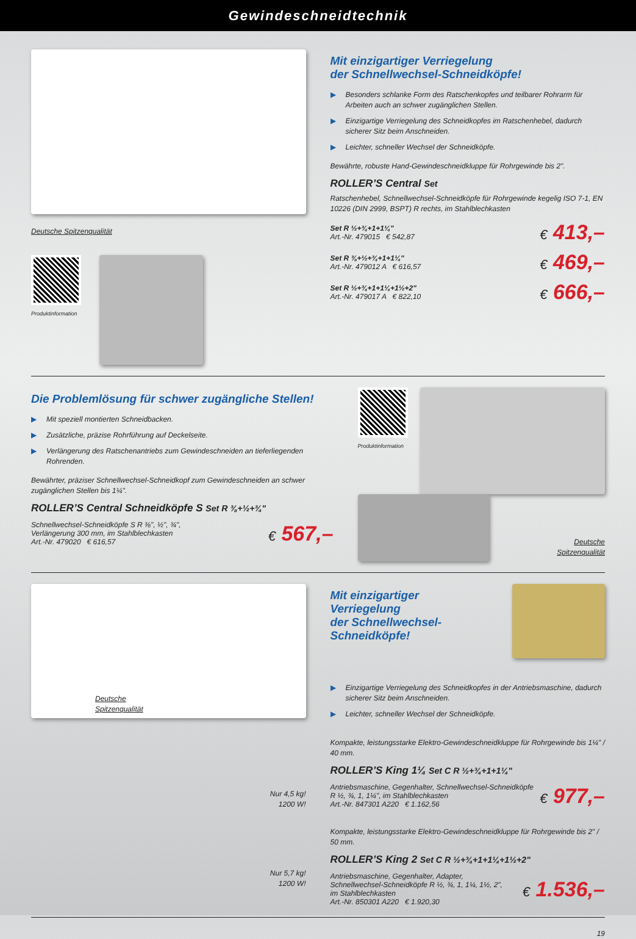Gewindeschneidtechnik
Deutsche Spitzenqualität
Produktinformation
Mit einzigartiger Verriegelung
der Schnellwechsel-Schneidköpfe!
▶ Besonders schlanke Form des Ratschenkopfes und teilbarer Rohrarm für Arbeiten auch an schwer zugänglichen Stellen.
▶ Einzigartige Verriegelung des Schneidkopfes im Ratschenhebel, dadurch sicherer Sitz beim Anschneiden.
▶ Leichter, schneller Wechsel der Schneidköpfe.
Bewährte, robuste Hand-Gewindeschneidkluppe für Rohrgewinde bis 2".
ROLLER’S Central Set
Ratschenhebel, Schnellwechsel-Schneidköpfe für Rohrgewinde kegelig ISO 7-1, EN 10226 (DIN 2999, BSPT) R rechts, im Stahlblechkasten
Set R ½+¾+1+1¼"
Art.-Nr. 479015 € 542,87
€ 413,–
Set R ⅜+½+¾+1+1¼"
Art.-Nr. 479012 A € 616,57
€ 469,–
Set R ½+¾+1+1¼+1½+2"
Art.-Nr. 479017 A € 822,10
€ 666,–
Die Problemlösung für schwer zugängliche Stellen!
▶ Mit speziell montierten Schneidbacken.
▶ Zusätzliche, präzise Rohrführung auf Deckelseite.
▶ Verlängerung des Ratschenantriebs zum Gewindeschneiden an tieferliegenden Rohrenden.
Bewährter, präziser Schnellwechsel-Schneidkopf zum Gewindeschneiden an schwer zugänglichen Stellen bis 1¼".
ROLLER’S Central Schneidköpfe S Set R ⅜+½+¾"
Schnellwechsel-Schneidköpfe S R ⅜", ½", ¾",
Verlängerung 300 mm, im Stahlblechkasten
Art.-Nr. 479020 € 616,57
€ 567,–
Produktinformation
Deutsche
Spitzenqualität
Deutsche
Spitzenqualität
Nur 4,5 kg!
1200 W!
Nur 5,7 kg!
1200 W!
Mit einzigartiger
Verriegelung
der Schnellwechsel-
Schneidköpfe!
▶ Einzigartige Verriegelung des Schneidkopfes in der Antriebsmaschine, dadurch sicherer Sitz beim Anschneiden.
▶ Leichter, schneller Wechsel der Schneidköpfe.
Kompakte, leistungsstarke Elektro-Gewindeschneidkluppe für Rohrgewinde bis 1¼" / 40 mm.
ROLLER’S King 1¼ Set C R ½+¾+1+1¼"
Antriebsmaschine, Gegenhalter, Schnellwechsel-Schneidköpfe
R ½, ¾, 1, 1¼", im Stahlblechkasten
Art.-Nr. 847301 A220 € 1.162,56
€ 977,–
Kompakte, leistungsstarke Elektro-Gewindeschneidkluppe für Rohrgewinde bis 2" / 50 mm.
ROLLER’S King 2 Set C R ½+¾+1+1¼+1½+2"
Antriebsmaschine, Gegenhalter, Adapter,
Schnellwechsel-Schneidköpfe R ½, ¾, 1, 1¼, 1½, 2",
im Stahlblechkasten
Art.-Nr. 850301 A220 € 1.920,30
€ 1.536,–
19